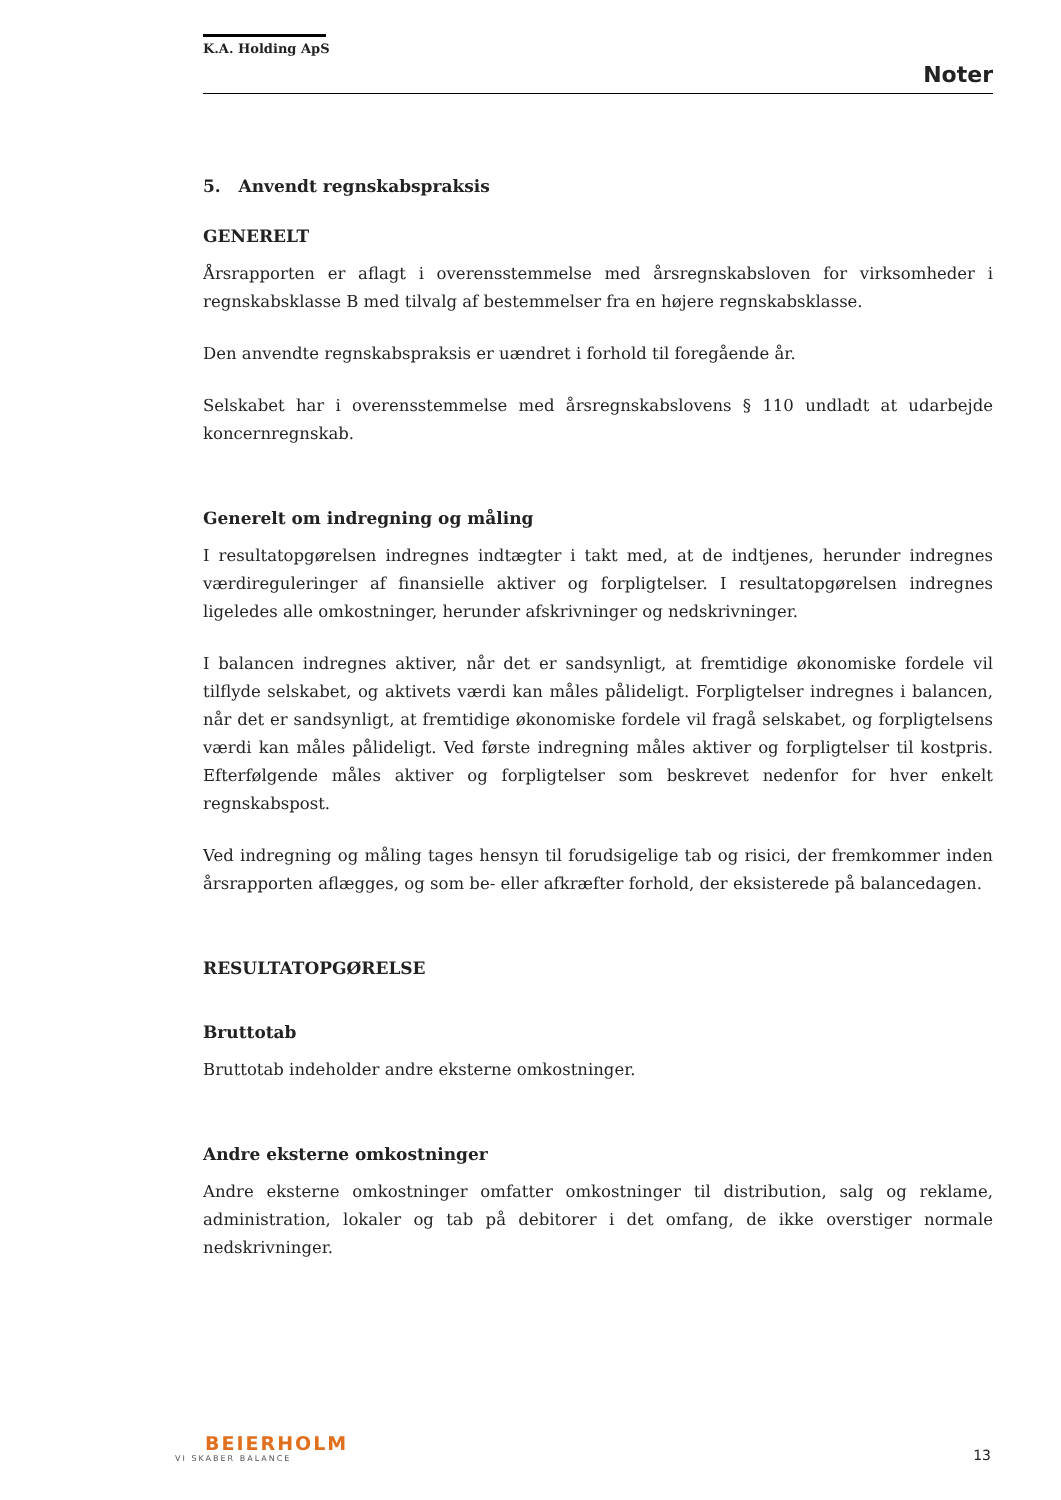K.A. Holding ApS
Noter
5. Anvendt regnskabspraksis
GENERELT
Årsrapporten er aflagt i overensstemmelse med årsregnskabsloven for virksomheder i regnskabsklasse B med tilvalg af bestemmelser fra en højere regnskabsklasse.
Den anvendte regnskabspraksis er uændret i forhold til foregående år.
Selskabet har i overensstemmelse med årsregnskabslovens § 110 undladt at udarbejde koncernregnskab.
Generelt om indregning og måling
I resultatopgørelsen indregnes indtægter i takt med, at de indtjenes, herunder indregnes værdireguleringer af finansielle aktiver og forpligtelser. I resultatopgørelsen indregnes ligeledes alle omkostninger, herunder afskrivninger og nedskrivninger.
I balancen indregnes aktiver, når det er sandsynligt, at fremtidige økonomiske fordele vil tilflyde selskabet, og aktivets værdi kan måles pålideligt. Forpligtelser indregnes i balancen, når det er sandsynligt, at fremtidige økonomiske fordele vil fragå selskabet, og forpligtelsens værdi kan måles pålideligt. Ved første indregning måles aktiver og forpligtelser til kostpris. Efterfølgende måles aktiver og forpligtelser som beskrevet nedenfor for hver enkelt regnskabspost.
Ved indregning og måling tages hensyn til forudsigelige tab og risici, der fremkommer inden årsrapporten aflægges, og som be- eller afkræfter forhold, der eksisterede på balancedagen.
RESULTATOPGØRELSE
Bruttotab
Bruttotab indeholder andre eksterne omkostninger.
Andre eksterne omkostninger
Andre eksterne omkostninger omfatter omkostninger til distribution, salg og reklame, administration, lokaler og tab på debitorer i det omfang, de ikke overstiger normale nedskrivninger.
BEIERHOLM
VI SKABER BALANCE
13